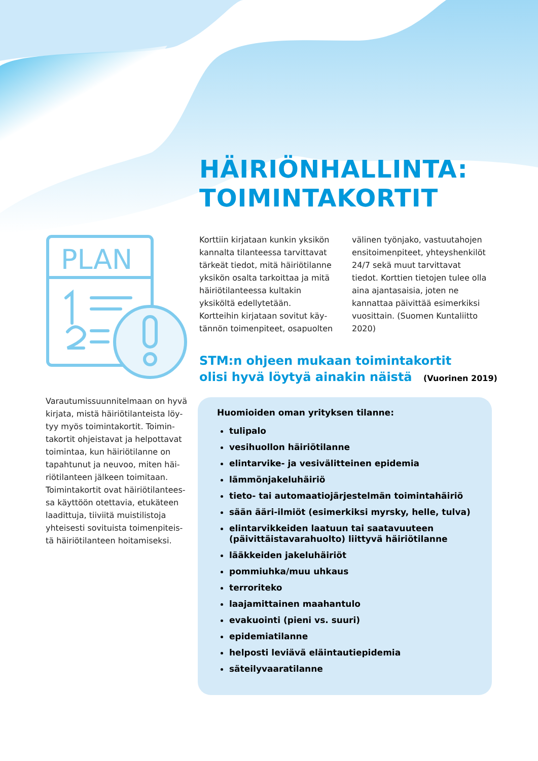HÄIRIÖNHALLINTA:
TOIMINTAKORTIT
PLAN
Korttiin kirjataan kunkin yksikön kannalta tilanteessa tarvittavat tärkeät tiedot, mitä häiriötilanne yksikön osalta tarkoittaa ja mitä häiriötilanteessa kultakin yksiköltä edellytetään.
Kortteihin kirjataan sovitut käy­tännön toimenpiteet, osapuolten välinen työnjako, vastuutahojen ensitoimenpiteet, yhteyshenkilöt 24/7 sekä muut tarvittavat tiedot. Korttien tietojen tulee olla aina ajantasaisia, joten ne kannattaa päivittää esimerkiksi vuosittain. (Suomen Kuntaliitto 2020)
Varautumissuunnitelmaan on hyvä kirjata, mistä häiriötilanteista löy­tyy myös toimintakortit. Toimin­takortit ohjeistavat ja helpottavat toimintaa, kun häiriötilanne on tapahtunut ja neuvoo, miten häi­riötilanteen jälkeen toimitaan. Toimintakortit ovat häiriötilantees­sa käyttöön otettavia, etukäteen laadittuja, tiiviitä muistilistoja yhteisesti sovituista toimenpiteis­tä häiriötilanteen hoitamiseksi.
STM:n ohjeen mukaan toimintakortit
olisi hyvä löytyä ainakin näistä (Vuorinen 2019)
Huomioiden oman yrityksen tilanne:
tulipalo
vesihuollon häiriötilanne
elintarvike- ja vesivälitteinen epidemia
lämmönjakeluhäiriö
tieto- tai automaatiojärjestelmän toimintahäiriö
sään ääri-ilmiöt (esimerkiksi myrsky, helle, tulva)
elintarvikkeiden laatuun tai saatavuuteen (päivittäistavarahuolto) liittyvä häiriötilanne
lääkkeiden jakeluhäiriöt
pommiuhka/muu uhkaus
terroriteko
laajamittainen maahantulo
evakuointi (pieni vs. suuri)
epidemiatilanne
helposti leviävä eläintautiepidemia
säteilyvaaratilanne